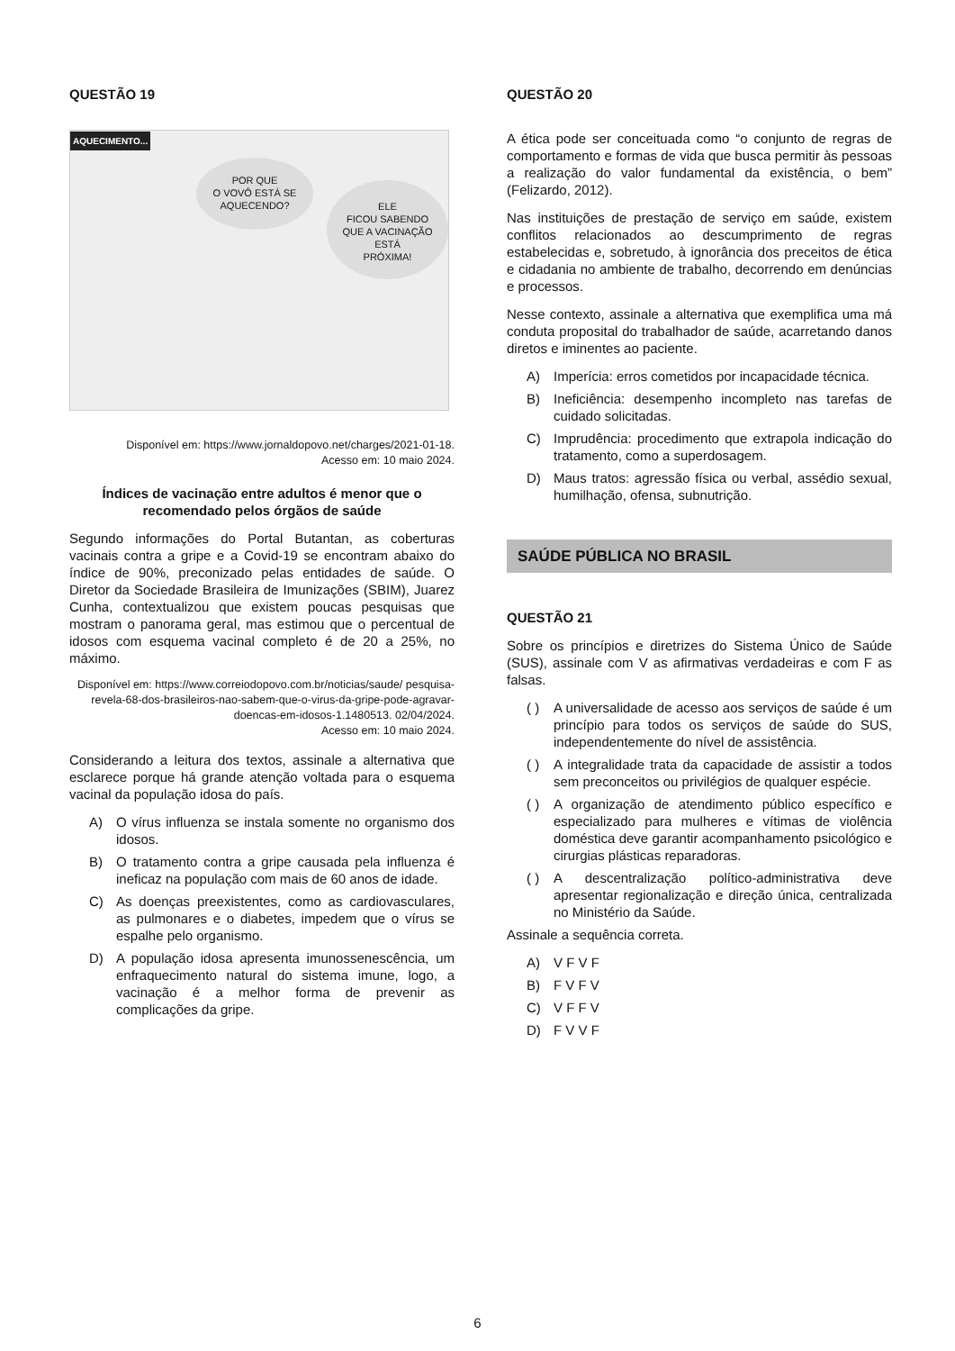QUESTÃO 19
AQUECIMENTO...
POR QUE
O VOVÔ ESTÁ SE
AQUECENDO?
ELE
FICOU SABENDO
QUE A VACINAÇÃO
ESTÁ
PRÓXIMA!
Disponível em: https://www.jornaldopovo.net/charges/2021-01-18.
Acesso em: 10 maio 2024.
Índices de vacinação entre adultos é menor que o recomendado pelos órgãos de saúde
Segundo informações do Portal Butantan, as coberturas vacinais contra a gripe e a Covid-19 se encontram abaixo do índice de 90%, preconizado pelas entidades de saúde. O Diretor da Sociedade Brasileira de Imunizações (SBIM), Juarez Cunha, contextualizou que existem poucas pesquisas que mostram o panorama geral, mas estimou que o percentual de idosos com esquema vacinal completo é de 20 a 25%, no máximo.
Disponível em: https://www.correiodopovo.com.br/noticias/saude/ pesquisa-revela-68-dos-brasileiros-nao-sabem-que-o-virus-da-gripe-pode-agravar-doencas-em-idosos-1.1480513. 02/04/2024.
Acesso em: 10 maio 2024.
Considerando a leitura dos textos, assinale a alternativa que esclarece porque há grande atenção voltada para o esquema vacinal da população idosa do país.
A) O vírus influenza se instala somente no organismo dos idosos.
B) O tratamento contra a gripe causada pela influenza é ineficaz na população com mais de 60 anos de idade.
C) As doenças preexistentes, como as cardiovasculares, as pulmonares e o diabetes, impedem que o vírus se espalhe pelo organismo.
D) A população idosa apresenta imunossenescência, um enfraquecimento natural do sistema imune, logo, a vacinação é a melhor forma de prevenir as complicações da gripe.
QUESTÃO 20
A ética pode ser conceituada como “o conjunto de regras de comportamento e formas de vida que busca permitir às pessoas a realização do valor fundamental da existência, o bem” (Felizardo, 2012).
Nas instituições de prestação de serviço em saúde, existem conflitos relacionados ao descumprimento de regras estabelecidas e, sobretudo, à ignorância dos preceitos de ética e cidadania no ambiente de trabalho, decorrendo em denúncias e processos.
Nesse contexto, assinale a alternativa que exemplifica uma má conduta proposital do trabalhador de saúde, acarretando danos diretos e iminentes ao paciente.
A) Imperícia: erros cometidos por incapacidade técnica.
B) Ineficiência: desempenho incompleto nas tarefas de cuidado solicitadas.
C) Imprudência: procedimento que extrapola indicação do tratamento, como a superdosagem.
D) Maus tratos: agressão física ou verbal, assédio sexual, humilhação, ofensa, subnutrição.
SAÚDE PÚBLICA NO BRASIL
QUESTÃO 21
Sobre os princípios e diretrizes do Sistema Único de Saúde (SUS), assinale com V as afirmativas verdadeiras e com F as falsas.
( ) A universalidade de acesso aos serviços de saúde é um princípio para todos os serviços de saúde do SUS, independentemente do nível de assistência.
( ) A integralidade trata da capacidade de assistir a todos sem preconceitos ou privilégios de qualquer espécie.
( ) A organização de atendimento público específico e especializado para mulheres e vítimas de violência doméstica deve garantir acompanhamento psicológico e cirurgias plásticas reparadoras.
( ) A descentralização político-administrativa deve apresentar regionalização e direção única, centralizada no Ministério da Saúde.
Assinale a sequência correta.
A) V F V F
B) F V F V
C) V F F V
D) F V V F
6